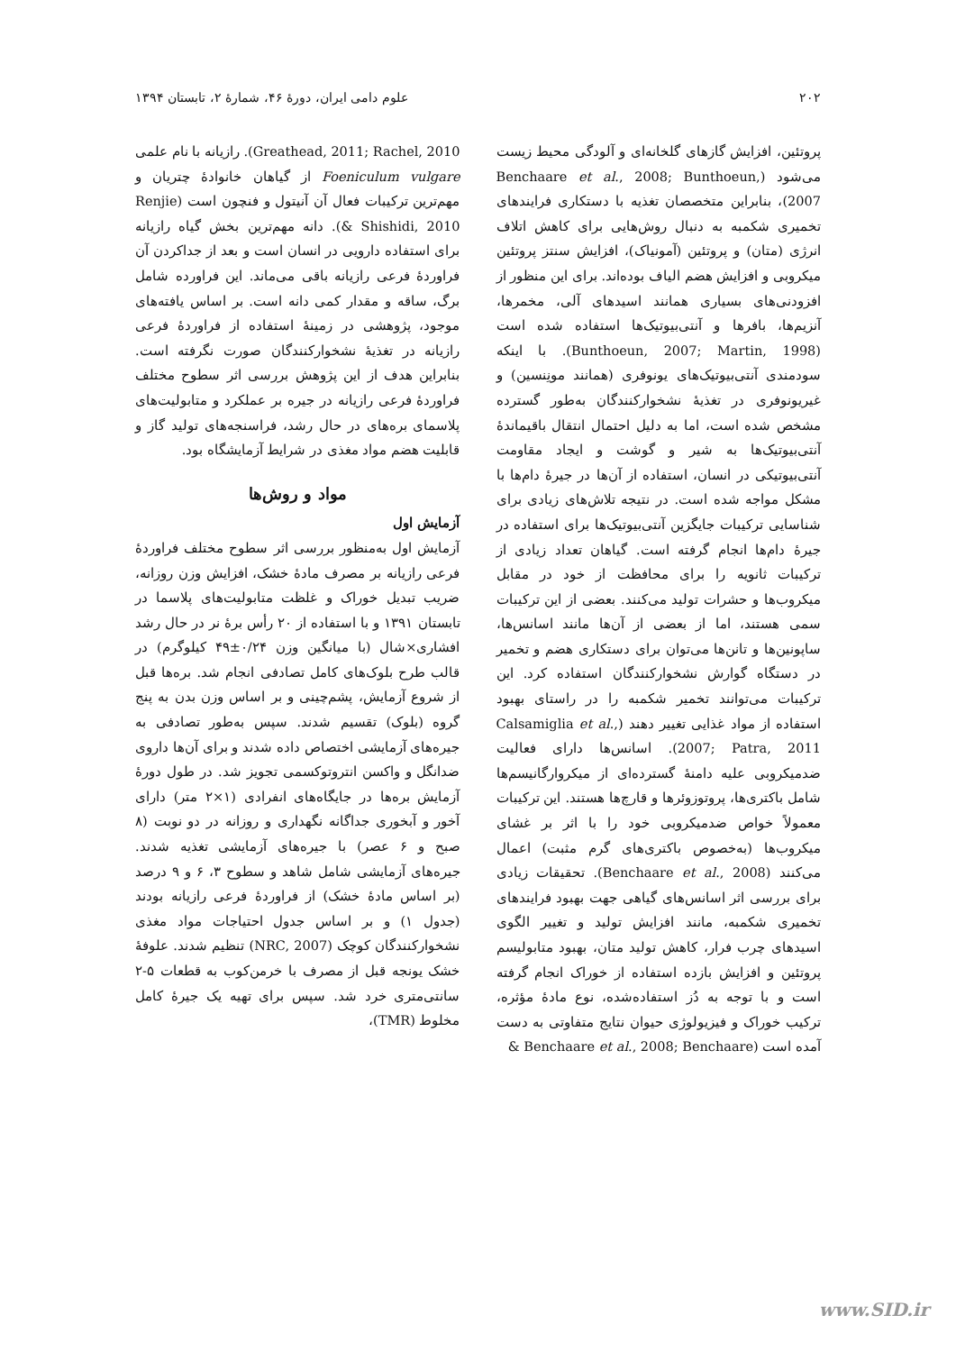۲۰۲ علوم دامی ایران، دورهٔ ۴۶، شمارهٔ ۲، تابستان ۱۳۹۴
پروتئین، افزایش گازهای گلخانه‌ای و آلودگی محیط زیست می‌شود (Benchaare et al., 2008; Bunthoeun, 2007)، بنابراین متخصصان تغذیه با دستکاری فرایندهای تخمیری شکمبه به دنبال روش‌هایی برای کاهش اتلاف انرژی (متان) و پروتئین (آمونیاک)، افزایش سنتز پروتئین میکروبی و افزایش هضم الیاف بوده‌اند. برای این منظور از افزودنی‌های بسیاری همانند اسیدهای آلی، مخمرها، آنزیم‌ها، بافرها و آنتی‌بیوتیک‌ها استفاده شده است (Bunthoeun, 2007; Martin, 1998). با اینکه سودمندی آنتی‌بیوتیک‌های یونوفری (همانند مونِنسین) و غیریونوفری در تغذیهٔ نشخوارکنندگان به‌طور گسترده مشخص شده است، اما به دلیل احتمال انتقال باقیماندهٔ آنتی‌بیوتیک‌ها به شیر و گوشت و ایجاد مقاومت آنتی‌بیوتیکی در انسان، استفاده از آن‌ها در جیرهٔ دام‌ها با مشکل مواجه شده است. در نتیجه تلاش‌های زیادی برای شناسایی ترکیبات جایگزین آنتی‌بیوتیک‌ها برای استفاده در جیرهٔ دام‌ها انجام گرفته است. گیاهان تعداد زیادی از ترکیبات ثانویه را برای محافظت از خود در مقابل میکروب‌ها و حشرات تولید می‌کنند. بعضی از این ترکیبات سمی هستند، اما از بعضی از آن‌ها مانند اسانس‌ها، ساپونین‌ها و تانن‌ها می‌توان برای دستکاری هضم و تخمیر در دستگاه گوارش نشخوارکنندگان استفاده کرد. این ترکیبات می‌توانند تخمیر شکمبه را در راستای بهبود استفاده از مواد غذایی تغییر دهند (Calsamiglia et al., 2007; Patra, 2011). اسانس‌ها دارای فعالیت ضدمیکروبی علیه دامنهٔ گسترده‌ای از میکروارگانیسم‌ها شامل باکتری‌ها، پروتوزوئرها و قارچ‌ها هستند. این ترکیبات معمولاً خواص ضدمیکروبی خود را با اثر بر غشای میکروب‌ها (به‌خصوص باکتری‌های گرم مثبت) اعمال می‌کنند (Benchaare et al., 2008). تحقیقات زیادی برای بررسی اثر اسانس‌های گیاهی جهت بهبود فرایندهای تخمیری شکمبه، مانند افزایش تولید و تغییر الگوی اسیدهای چرب فرار، کاهش تولید متان، بهبود متابولیسم پروتئین و افزایش بازده استفاده از خوراک انجام گرفته است و با توجه به دُز استفاده‌شده، نوع مادهٔ مؤثره، ترکیب خوراک و فیزیولوژی حیوان نتایج متفاوتی به دست آمده است (Benchaare et al., 2008; Benchaare &
Greathead, 2011; Rachel, 2010). رازیانه با نام علمی Foeniculum vulgare از گیاهان خانوادهٔ چتریان و مهم‌ترین ترکیبات فعال آن آنیتول و فنچون است (Renjie & Shishidi, 2010). دانه مهم‌ترین بخش گیاه رازیانه برای استفاده دارویی در انسان است و بعد از جداکردن آن فراوردهٔ فرعی رازیانه باقی می‌ماند. این فراورده شامل برگ، ساقه و مقدار کمی دانه است. بر اساس یافته‌های موجود، پژوهشی در زمینهٔ استفاده از فراوردهٔ فرعی رازیانه در تغذیهٔ نشخوارکنندگان صورت نگرفته است. بنابراین هدف از این پژوهش بررسی اثر سطوح مختلف فراوردهٔ فرعی رازیانه در جیره بر عملکرد و متابولیت‌های پلاسمای بره‌های در حال رشد، فراسنجه‌های تولید گاز و قابلیت هضم مواد مغذی در شرایط آزمایشگاه بود.
مواد و روش‌ها
آزمایش اول
آزمایش اول به‌منظور بررسی اثر سطوح مختلف فراوردهٔ فرعی رازیانه بر مصرف مادهٔ خشک، افزایش وزن روزانه، ضریب تبدیل خوراک و غلظت متابولیت‌های پلاسما در تابستان ۱۳۹۱ و با استفاده از ۲۰ رأس برهٔ نر در حال رشد افشاری×شال (با میانگین وزن ۰/۲۴±۴۹ کیلوگرم) در قالب طرح بلوک‌های کامل تصادفی انجام شد. بره‌ها قبل از شروع آزمایش، پشم‌چینی و بر اساس وزن بدن به پنج گروه (بلوک) تقسیم شدند. سپس به‌طور تصادفی به جیره‌های آزمایشی اختصاص داده شدند و برای آن‌ها داروی ضدانگل و واکسن انتروتوکسمی تجویز شد. در طول دورهٔ آزمایش بره‌ها در جایگاه‌های انفرادی (۱×۲ متر) دارای آخور و آبخوری جداگانه نگهداری و روزانه در دو نوبت (۸ صبح و ۶ عصر) با جیره‌های آزمایشی تغذیه شدند. جیره‌های آزمایشی شامل شاهد و سطوح ۳، ۶ و ۹ درصد (بر اساس مادهٔ خشک) از فراوردهٔ فرعی رازیانه بودند (جدول ۱) و بر اساس جدول احتیاجات مواد مغذی نشخوارکنندگان کوچک (NRC, 2007) تنظیم شدند. علوفهٔ خشک یونجه قبل از مصرف با خرمن‌کوب به قطعات ۵-۲ سانتی‌متری خرد شد. سپس برای تهیه یک جیرهٔ کامل مخلوط (TMR)،
www.SID.ir